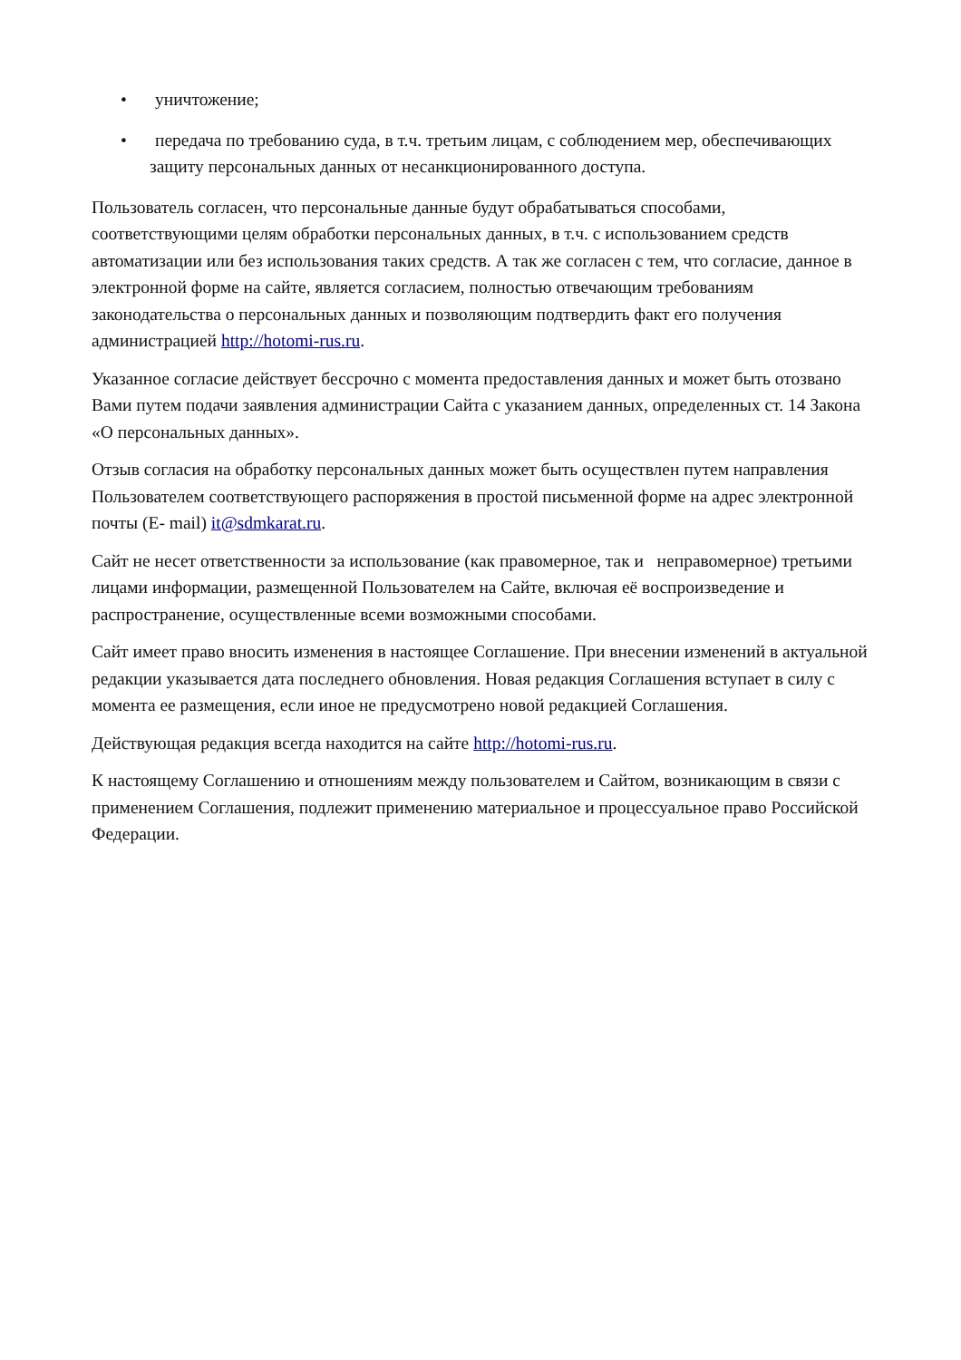• уничтожение;
• передача по требованию суда, в т.ч. третьим лицам, с соблюдением мер, обеспечивающих защиту персональных данных от несанкционированного доступа.
Пользователь согласен, что персональные данные будут обрабатываться способами, соответствующими целям обработки персональных данных, в т.ч. с использованием средств автоматизации или без использования таких средств. А так же согласен с тем, что согласие, данное в электронной форме на сайте, является согласием, полностью отвечающим требованиям законодательства о персональных данных и позволяющим подтвердить факт его получения администрацией http://hotomi-rus.ru.
Указанное согласие действует бессрочно с момента предоставления данных и может быть отозвано Вами путем подачи заявления администрации Сайта с указанием данных, определенных ст. 14 Закона «О персональных данных».
Отзыв согласия на обработку персональных данных может быть осуществлен путем направления Пользователем соответствующего распоряжения в простой письменной форме на адрес электронной почты (E- mail) it@sdmkarat.ru.
Сайт не несет ответственности за использование (как правомерное, так и неправомерное) третьими лицами информации, размещенной Пользователем на Сайте, включая её воспроизведение и распространение, осуществленные всеми возможными способами.
Сайт имеет право вносить изменения в настоящее Соглашение. При внесении изменений в актуальной редакции указывается дата последнего обновления. Новая редакция Соглашения вступает в силу с момента ее размещения, если иное не предусмотрено новой редакцией Соглашения.
Действующая редакция всегда находится на сайте http://hotomi-rus.ru.
К настоящему Соглашению и отношениям между пользователем и Сайтом, возникающим в связи с применением Соглашения, подлежит применению материальное и процессуальное право Российской Федерации.